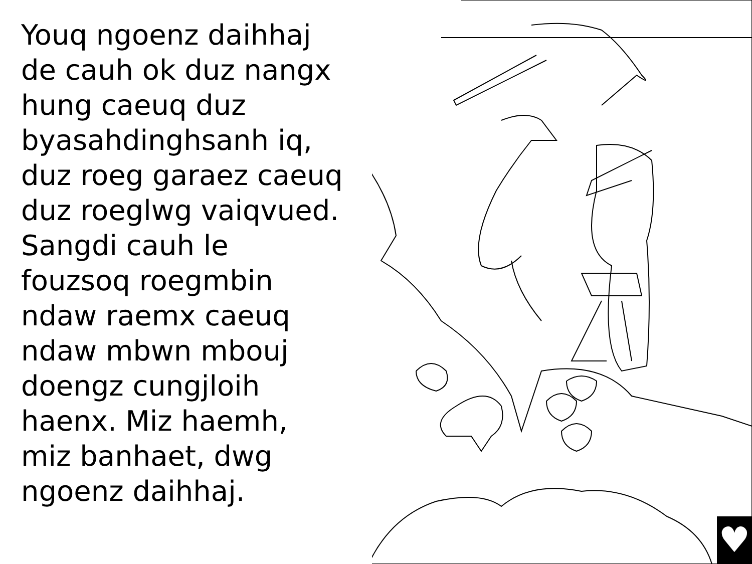Youq ngoenz daihhaj
de cauh ok duz nangx
hung caeuq duz
byasahdinghsanh iq,
duz roeg garaez caeuq
duz roeglwg vaiqvued.
Sangdi cauh le
fouzsoq roegmbin
ndaw raemx caeuq
ndaw mbwn mbouj
doengz cungjloih
haenx. Miz haemh,
miz banhaet, dwg
ngoenz daihhaj.
♥